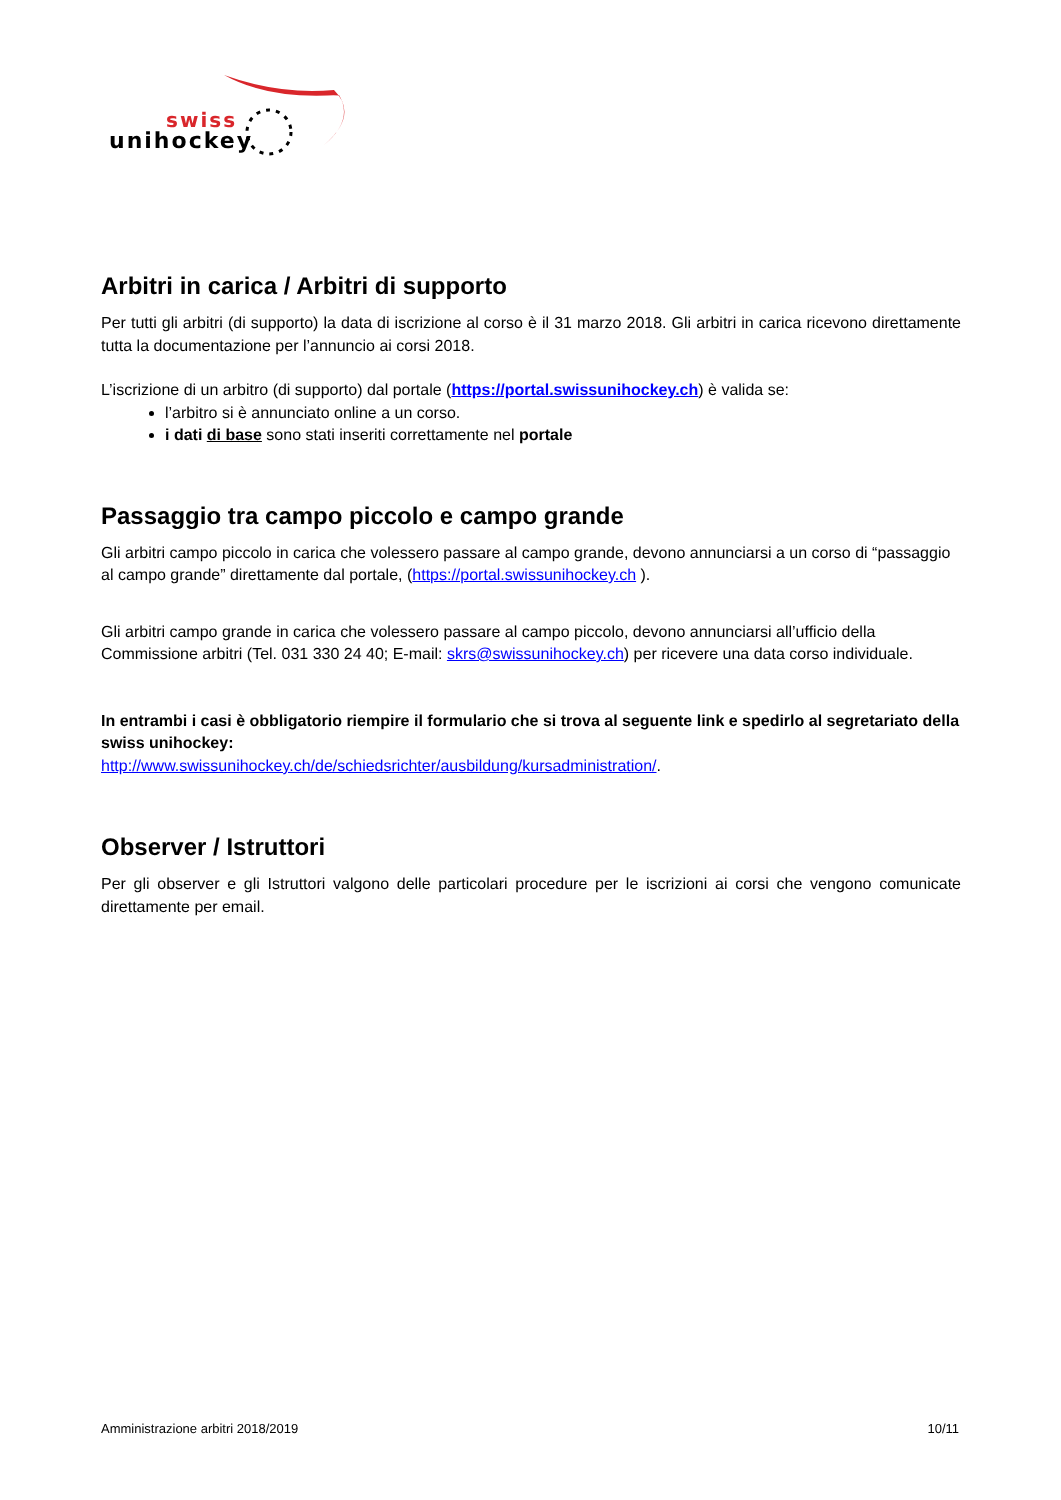swiss
unihockey
Arbitri in carica / Arbitri di supporto
Per tutti gli arbitri (di supporto) la data di iscrizione al corso è il 31 marzo 2018. Gli arbitri in carica ricevono direttamente tutta la documentazione per l’annuncio ai corsi 2018.
L’iscrizione di un arbitro (di supporto) dal portale (https://portal.swissunihockey.ch) è valida se:
l’arbitro si è annunciato online a un corso.
i dati di base sono stati inseriti correttamente nel portale
Passaggio tra campo piccolo e campo grande
Gli arbitri campo piccolo in carica che volessero passare al campo grande, devono annunciarsi a un corso di “passaggio al campo grande” direttamente dal portale, (https://portal.swissunihockey.ch ).
Gli arbitri campo grande in carica che volessero passare al campo piccolo, devono annunciarsi all’ufficio della Commissione arbitri (Tel. 031 330 24 40; E-mail: skrs@swissunihockey.ch) per ricevere una data corso individuale.
In entrambi i casi è obbligatorio riempire il formulario che si trova al seguente link e spedirlo al segretariato della swiss unihockey:
http://www.swissunihockey.ch/de/schiedsrichter/ausbildung/kursadministration/.
Observer / Istruttori
Per gli observer e gli Istruttori valgono delle particolari procedure per le iscrizioni ai corsi che vengono comunicate direttamente per email.
Amministrazione arbitri 2018/2019 10/11